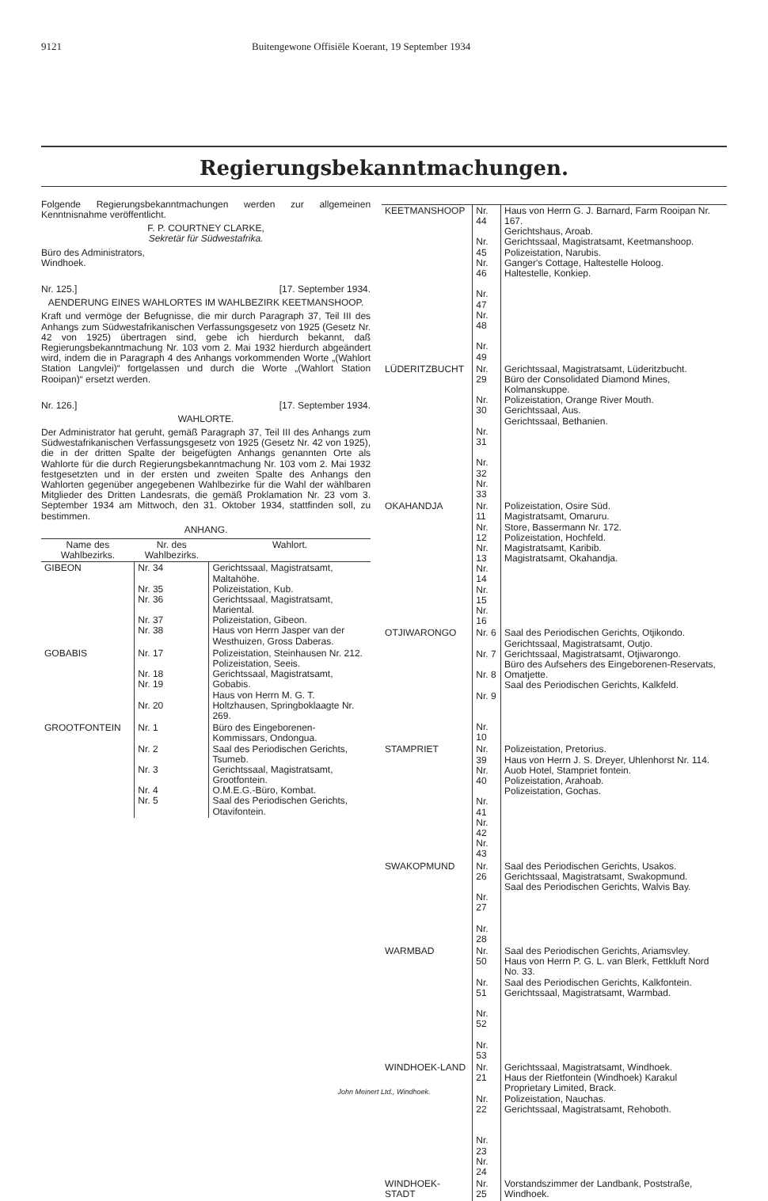9121 Buitengewone Offisiële Koerant, 19 September 1934
Regierungsbekanntmachungen.
Folgende Regierungsbekanntmachungen werden zur allgemeinen Kenntnisnahme veröffentlicht.
F. P. COURTNEY CLARKE,
Sekretär für Südwestafrika.
Büro des Administrators,
Windhoek.
Nr. 125.] [17. September 1934.
AENDERUNG EINES WAHLORTES IM WAHLBEZIRK KEETMANSHOOP.
Kraft und vermöge der Befugnisse, die mir durch Paragraph 37, Teil III des Anhangs zum Südwestafrikanischen Verfassungsgesetz von 1925 (Gesetz Nr. 42 von 1925) übertragen sind, gebe ich hierdurch bekannt, daß Regierungsbekanntmachung Nr. 103 vom 2. Mai 1932 hierdurch abgeändert wird, indem die in Paragraph 4 des Anhangs vorkommenden Worte „(Wahlort Station Langvlei)“ fortgelassen und durch die Worte „(Wahlort Station Rooipan)“ ersetzt werden.
Nr. 126.] [17. September 1934.
WAHLORTE.
Der Administrator hat geruht, gemäß Paragraph 37, Teil III des Anhangs zum Südwestafrikanischen Verfassungsgesetz von 1925 (Gesetz Nr. 42 von 1925), die in der dritten Spalte der beigefügten Anhangs genannten Orte als Wahlorte für die durch Regierungsbekanntmachung Nr. 103 vom 2. Mai 1932 festgesetzten und in der ersten und zweiten Spalte des Anhangs den Wahlorten gegenüber angegebenen Wahlbezirke für die Wahl der wählbaren Mitglieder des Dritten Landesrats, die gemäß Proklamation Nr. 23 vom 3. September 1934 am Mittwoch, den 31. Oktober 1934, stattfinden soll, zu bestimmen.
ANHANG.
| Name des Wahlbezirks. | Nr. des Wahlbezirks. | Wahlort. |
| --- | --- | --- |
| GIBEON | Nr. 34 Nr. 35 Nr. 36 Nr. 37 Nr. 38 | Gerichtssaal, Magistratsamt, Maltahöhe. Polizeistation, Kub. Gerichtssaal, Magistratsamt, Mariental. Polizeistation, Gibeon. Haus von Herrn Jasper van der Westhuizen, Gross Daberas. |
| GOBABIS | Nr. 17 Nr. 18 Nr. 19 Nr. 20 | Polizeistation, Steinhausen Nr. 212. Polizeistation, Seeis. Gerichtssaal, Magistratsamt, Gobabis. Haus von Herrn M. G. T. Holtzhausen, Springboklaagte Nr. 269. |
| GROOTFONTEIN | Nr. 1 Nr. 2 Nr. 3 Nr. 4 Nr. 5 | Büro des Eingeborenen-Kommissars, Ondongua. Saal des Periodischen Gerichts, Tsumeb. Gerichtssaal, Magistratsamt, Grootfontein. O.M.E.G.-Büro, Kombat. Saal des Periodischen Gerichts, Otavifontein. |
| KEETMANSHOOP | Nr. 44 Nr. 45 Nr. 46 Nr. 47 Nr. 48 Nr. 49 | Haus von Herrn G. J. Barnard, Farm Rooipan Nr. 167. Gerichtshaus, Aroab. Gerichtssaal, Magistratsamt, Keetmanshoop. Polizeistation, Narubis. Ganger's Cottage, Haltestelle Holoog. Haltestelle, Konkiep. |
| LÜDERITZBUCHT | Nr. 29 Nr. 30 Nr. 31 Nr. 32 Nr. 33 | Gerichtssaal, Magistratsamt, Lüderitzbucht. Büro der Consolidated Diamond Mines, Kolmanskuppe. Polizeistation, Orange River Mouth. Gerichtssaal, Aus. Gerichtssaal, Bethanien. |
| OKAHANDJA | Nr. 11 Nr. 12 Nr. 13 Nr. 14 Nr. 15 Nr. 16 | Polizeistation, Osire Süd. Magistratsamt, Omaruru. Store, Bassermann Nr. 172. Polizeistation, Hochfeld. Magistratsamt, Karibib. Magistratsamt, Okahandja. |
| OTJIWARONGO | Nr. 6 Nr. 7 Nr. 8 Nr. 9 Nr. 10 | Saal des Periodischen Gerichts, Otjikondo. Gerichtssaal, Magistratsamt, Outjo. Gerichtssaal, Magistratsamt, Otjiwarongo. Büro des Aufsehers des Eingeborenen-Reservats, Omatjette. Saal des Periodischen Gerichts, Kalkfeld. |
| STAMPRIET | Nr. 39 Nr. 40 Nr. 41 Nr. 42 Nr. 43 | Polizeistation, Pretorius. Haus von Herrn J. S. Dreyer, Uhlenhorst Nr. 114. Auob Hotel, Stampriet fontein. Polizeistation, Arahoab. Polizeistation, Gochas. |
| SWAKOPMUND | Nr. 26 Nr. 27 Nr. 28 | Saal des Periodischen Gerichts, Usakos. Gerichtssaal, Magistratsamt, Swakopmund. Saal des Periodischen Gerichts, Walvis Bay. |
| WARMBAD | Nr. 50 Nr. 51 Nr. 52 Nr. 53 | Saal des Periodischen Gerichts, Ariamsvley. Haus von Herrn P. G. L. van Blerk, Fettkluft Nord No. 33. Saal des Periodischen Gerichts, Kalkfontein. Gerichtssaal, Magistratsamt, Warmbad. |
| WINDHOEK-LAND | Nr. 21 Nr. 22 Nr. 23 Nr. 24 | Gerichtssaal, Magistratsamt, Windhoek. Haus der Rietfontein (Windhoek) Karakul Proprietary Limited, Brack. Polizeistation, Nauchas. Gerichtssaal, Magistratsamt, Rehoboth. |
| WINDHOEK-STADT | Nr. 25 | Vorstandszimmer der Landbank, Poststraße, Windhoek. |
John Meinert Ltd., Windhoek.